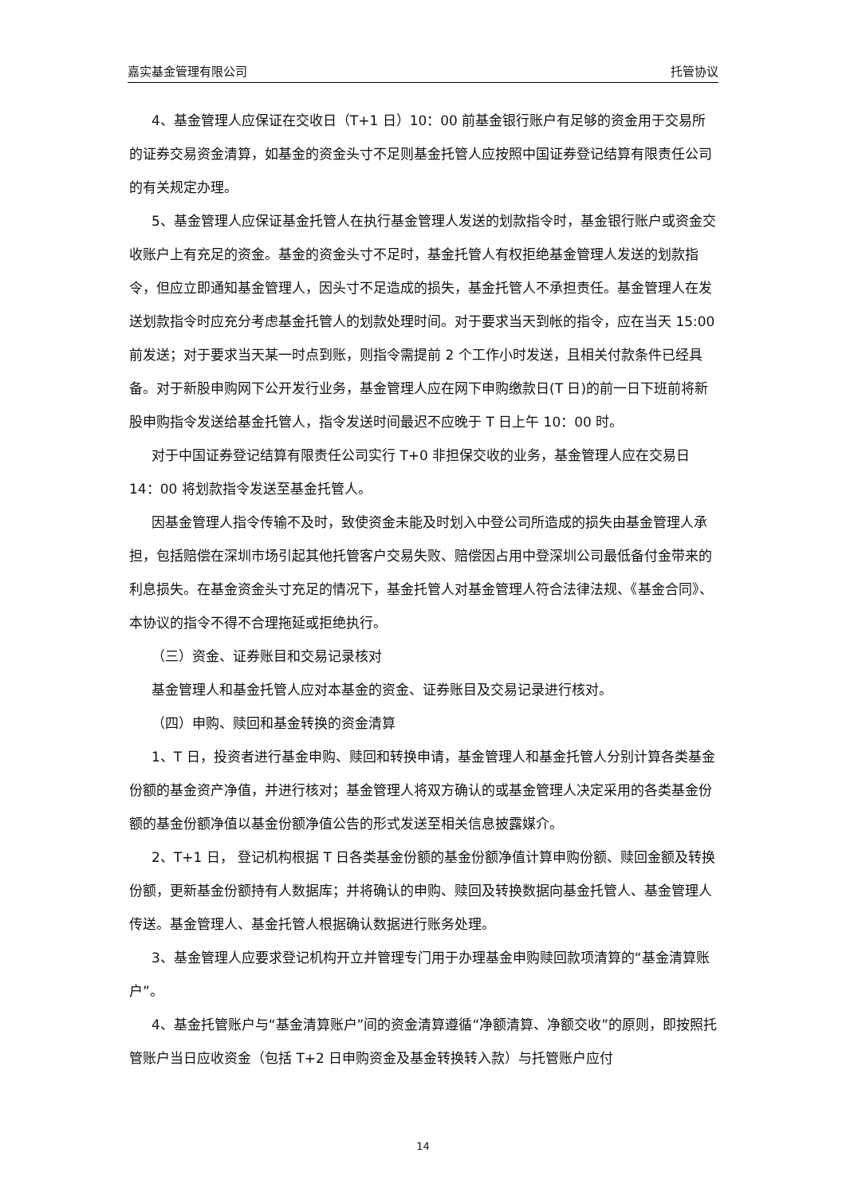嘉实基金管理有限公司 托管协议
4、基金管理人应保证在交收日（T+1 日）10：00 前基金银行账户有足够的资金用于交易所的证券交易资金清算，如基金的资金头寸不足则基金托管人应按照中国证券登记结算有限责任公司的有关规定办理。
5、基金管理人应保证基金托管人在执行基金管理人发送的划款指令时，基金银行账户或资金交收账户上有充足的资金。基金的资金头寸不足时，基金托管人有权拒绝基金管理人发送的划款指令，但应立即通知基金管理人，因头寸不足造成的损失，基金托管人不承担责任。基金管理人在发送划款指令时应充分考虑基金托管人的划款处理时间。对于要求当天到帐的指令，应在当天 15:00 前发送；对于要求当天某一时点到账，则指令需提前 2 个工作小时发送，且相关付款条件已经具备。对于新股申购网下公开发行业务，基金管理人应在网下申购缴款日(T 日)的前一日下班前将新股申购指令发送给基金托管人，指令发送时间最迟不应晚于 T 日上午 10：00 时。
对于中国证券登记结算有限责任公司实行 T+0 非担保交收的业务，基金管理人应在交易日 14：00 将划款指令发送至基金托管人。
因基金管理人指令传输不及时，致使资金未能及时划入中登公司所造成的损失由基金管理人承担，包括赔偿在深圳市场引起其他托管客户交易失败、赔偿因占用中登深圳公司最低备付金带来的利息损失。在基金资金头寸充足的情况下，基金托管人对基金管理人符合法律法规、《基金合同》、本协议的指令不得不合理拖延或拒绝执行。
（三）资金、证券账目和交易记录核对
基金管理人和基金托管人应对本基金的资金、证券账目及交易记录进行核对。
（四）申购、赎回和基金转换的资金清算
1、T 日，投资者进行基金申购、赎回和转换申请，基金管理人和基金托管人分别计算各类基金份额的基金资产净值，并进行核对；基金管理人将双方确认的或基金管理人决定采用的各类基金份额的基金份额净值以基金份额净值公告的形式发送至相关信息披露媒介。
2、T+1 日， 登记机构根据 T 日各类基金份额的基金份额净值计算申购份额、赎回金额及转换份额，更新基金份额持有人数据库；并将确认的申购、赎回及转换数据向基金托管人、基金管理人传送。基金管理人、基金托管人根据确认数据进行账务处理。
3、基金管理人应要求登记机构开立并管理专门用于办理基金申购赎回款项清算的“基金清算账户”。
4、基金托管账户与“基金清算账户”间的资金清算遵循“净额清算、净额交收”的原则，即按照托管账户当日应收资金（包括 T+2 日申购资金及基金转换转入款）与托管账户应付
14